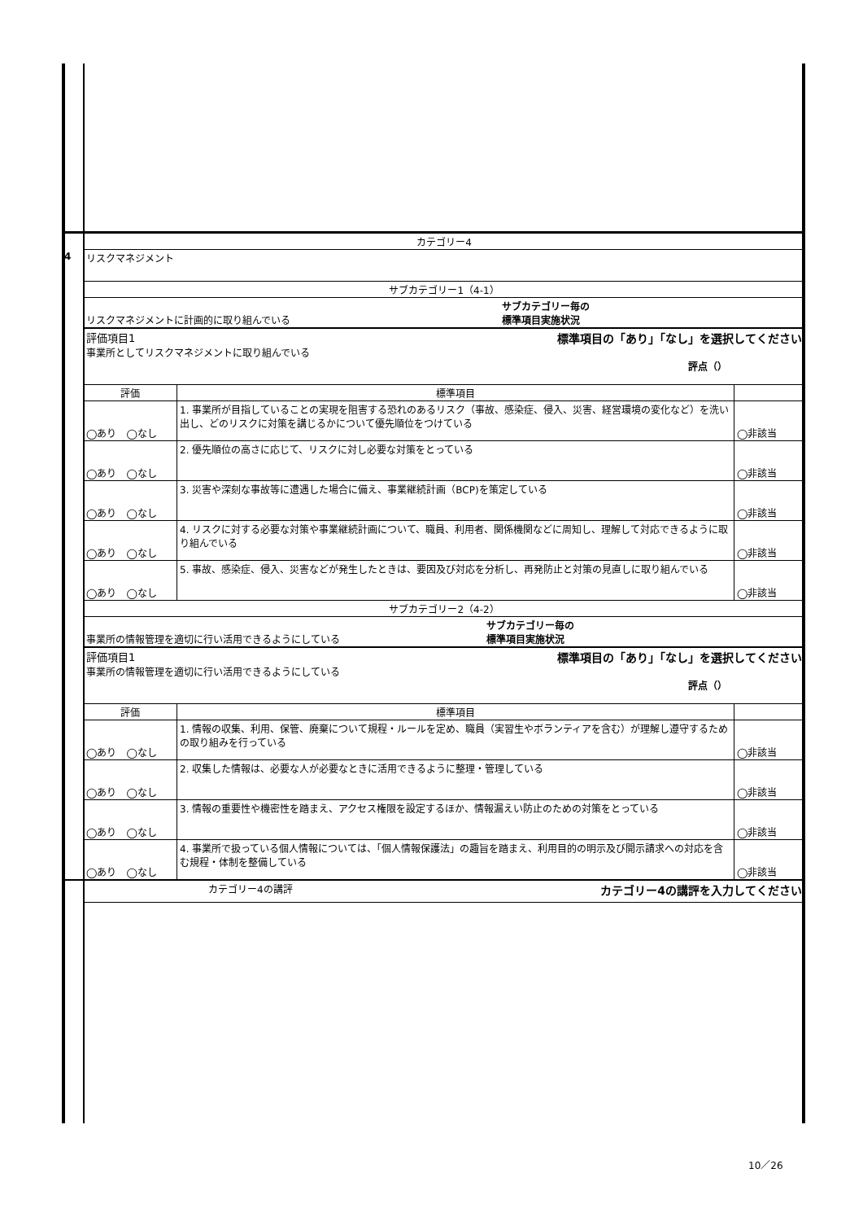| | カテゴリー4 | | |
| 4 | リスクマネジメント | | |
| | サブカテゴリー1（4-1） | | |
| | リスクマネジメントに計画的に取り組んでいる サブカテゴリー毎の 標準項目実施状況 | | |
| | 評価項目1 標準項目の「あり」「なし」を選択してください 事業所としてリスクマネジメントに取り組んでいる 評点（） | | |
| | 評価 | 標準項目 | |
| | ◯あり ◯なし | 1. 事業所が目指していることの実現を阻害する恐れのあるリスク（事故、感染症、侵入、災害、経営環境の変化など）を洗い出し、どのリスクに対策を講じるかについて優先順位をつけている | ◯非該当 |
| | ◯あり ◯なし | 2. 優先順位の高さに応じて、リスクに対し必要な対策をとっている | ◯非該当 |
| | ◯あり ◯なし | 3. 災害や深刻な事故等に遭遇した場合に備え、事業継続計画（BCP)を策定している | ◯非該当 |
| | ◯あり ◯なし | 4. リスクに対する必要な対策や事業継続計画について、職員、利用者、関係機関などに周知し、理解して対応できるように取り組んでいる | ◯非該当 |
| | ◯あり ◯なし | 5. 事故、感染症、侵入、災害などが発生したときは、要因及び対応を分析し、再発防止と対策の見直しに取り組んでいる | ◯非該当 |
| | サブカテゴリー2（4-2） | | |
| | 事業所の情報管理を適切に行い活用できるようにしている サブカテゴリー毎の 標準項目実施状況 | | |
| | 評価項目1 標準項目の「あり」「なし」を選択してください 事業所の情報管理を適切に行い活用できるようにしている 評点（） | | |
| | 評価 | 標準項目 | |
| | ◯あり ◯なし | 1. 情報の収集、利用、保管、廃棄について規程・ルールを定め、職員（実習生やボランティアを含む）が理解し遵守するための取り組みを行っている | ◯非該当 |
| | ◯あり ◯なし | 2. 収集した情報は、必要な人が必要なときに活用できるように整理・管理している | ◯非該当 |
| | ◯あり ◯なし | 3. 情報の重要性や機密性を踏まえ、アクセス権限を設定するほか、情報漏えい防止のための対策をとっている | ◯非該当 |
| | ◯あり ◯なし | 4. 事業所で扱っている個人情報については、「個人情報保護法」の趣旨を踏まえ、利用目的の明示及び開示請求への対応を含む規程・体制を整備している | ◯非該当 |
| | カテゴリー4の講評 カテゴリー4の講評を入力してください | | |
10／26